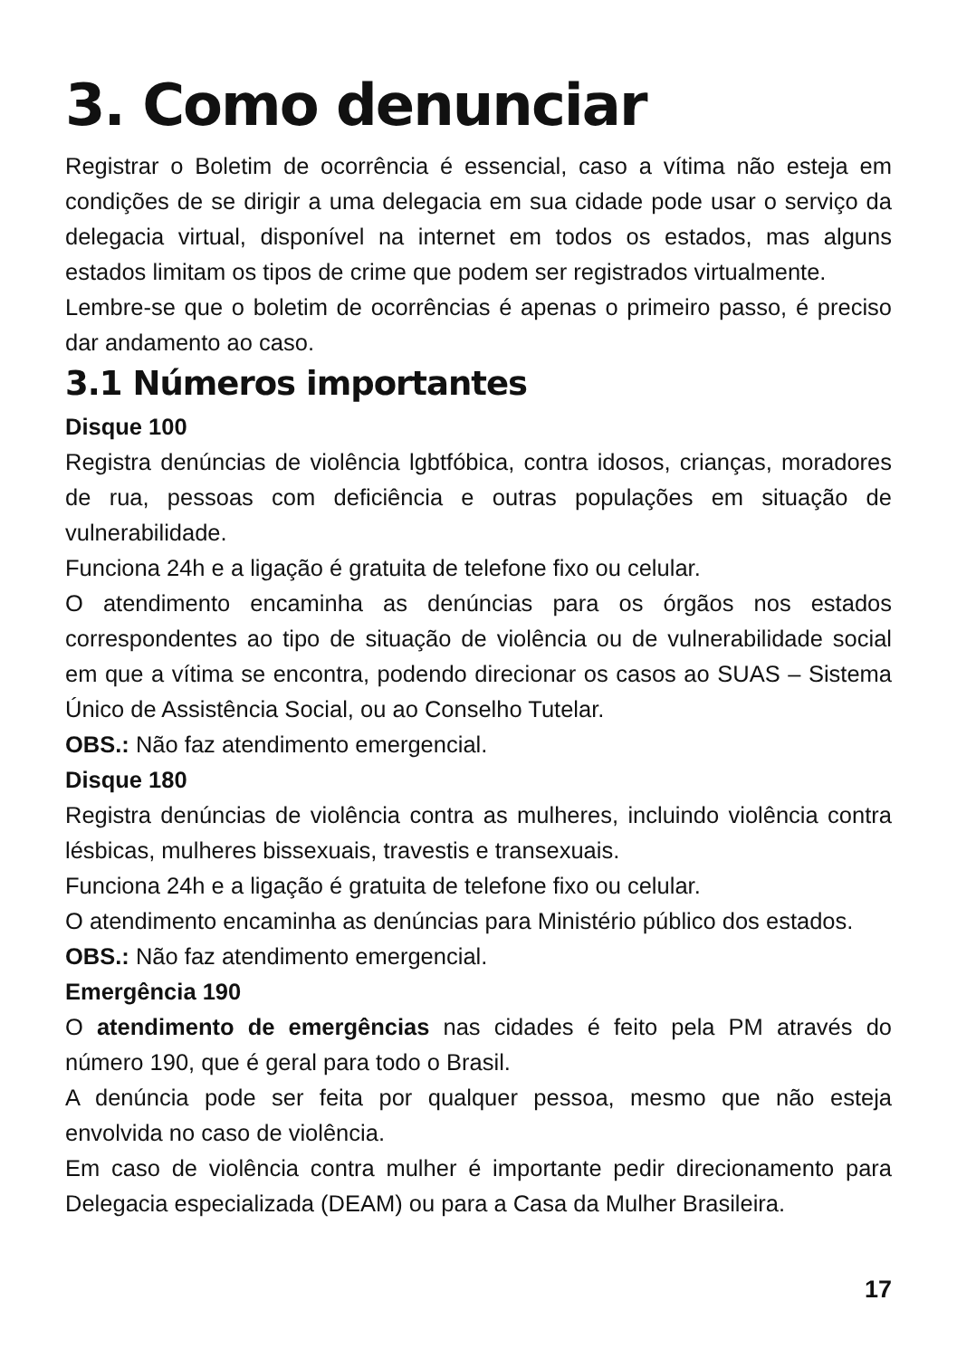3. Como denunciar
Registrar o Boletim de ocorrência é essencial, caso a vítima não esteja em condições de se dirigir a uma delegacia em sua cidade pode usar o serviço da delegacia virtual, disponível na internet em todos os estados, mas alguns estados limitam os tipos de crime que podem ser registrados virtualmente.
Lembre-se que o boletim de ocorrências é apenas o primeiro passo, é preciso dar andamento ao caso.
3.1 Números importantes
Disque 100
Registra denúncias de violência lgbtfóbica, contra idosos, crianças, moradores de rua, pessoas com deficiência e outras populações em situação de vulnerabilidade.
Funciona 24h e a ligação é gratuita de telefone fixo ou celular.
O atendimento encaminha as denúncias para os órgãos nos estados correspondentes ao tipo de situação de violência ou de vulnerabilidade social em que a vítima se encontra, podendo direcionar os casos ao SUAS – Sistema Único de Assistência Social, ou ao Conselho Tutelar.
OBS.: Não faz atendimento emergencial.
Disque 180
Registra denúncias de violência contra as mulheres, incluindo violência contra lésbicas, mulheres bissexuais, travestis e transexuais.
Funciona 24h e a ligação é gratuita de telefone fixo ou celular.
O atendimento encaminha as denúncias para Ministério público dos estados.
OBS.: Não faz atendimento emergencial.
Emergência 190
O atendimento de emergências nas cidades é feito pela PM através do número 190, que é geral para todo o Brasil.
A denúncia pode ser feita por qualquer pessoa, mesmo que não esteja envolvida no caso de violência.
Em caso de violência contra mulher é importante pedir direcionamento para Delegacia especializada (DEAM) ou para a Casa da Mulher Brasileira.
17